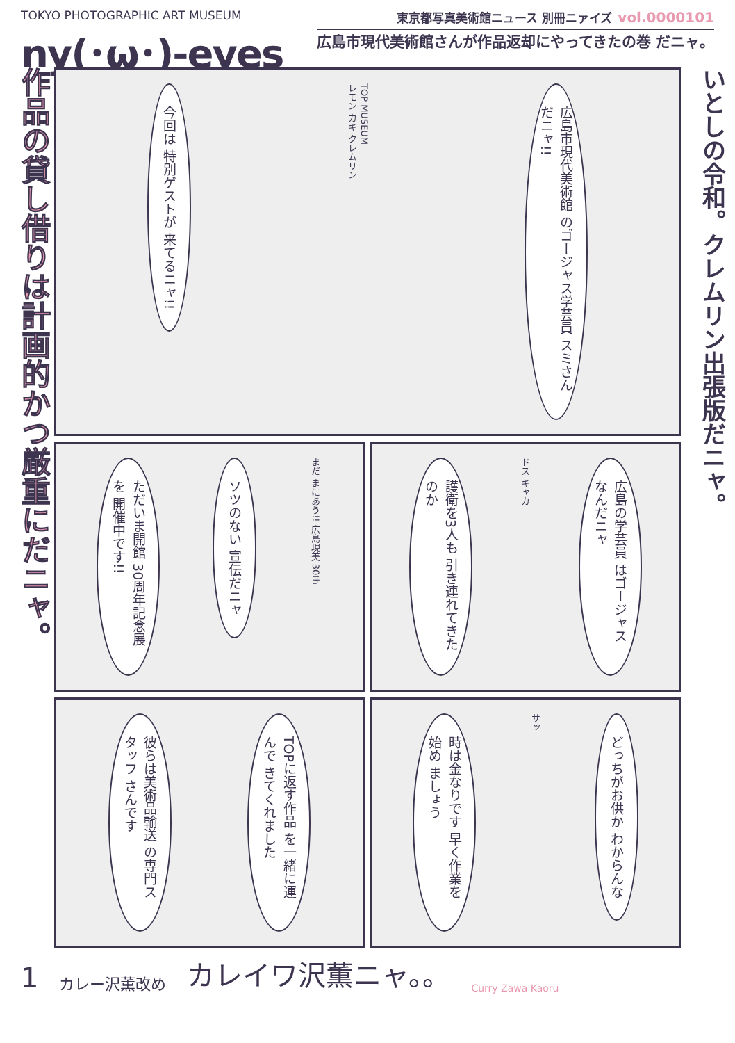TOKYO PHOTOGRAPHIC ART MUSEUM
ny(･ω･)-eyes
東京都写真美術館ニュース 別冊ニァイズ vol.0000101
広島市現代美術館さんが作品返却にやってきたの巻 だニャ。
作品の貸し借りは計画的かつ厳重にだニャ。
今回は 特別ゲストが 来てるニャ!!
TOP MUSEUM
レモン カキ クレムリン
広島市現代美術館 のゴージャス学芸員 スミさんだニャ!!
ただいま開館 30周年記念展を 開催中です!!
ソツのない 宣伝だニャ
まだ まにあう!! 広島現美 30th
護衛を3人も 引き連れてきた のか
ドス キャカ
広島の学芸員 はゴージャス なんだニャ
彼らは美術品輸送 の専門スタッフ さんです
TOPに返す作品 を一緒に運んで きてくれました
時は金なりです 早く作業を始め ましょう
サッ
どっちがお供か わからんな
いとしの令和。クレムリン出張版だニャ。
1 カレー沢薫改め カレイワ沢薫ニャ。。 Curry Zawa Kaoru